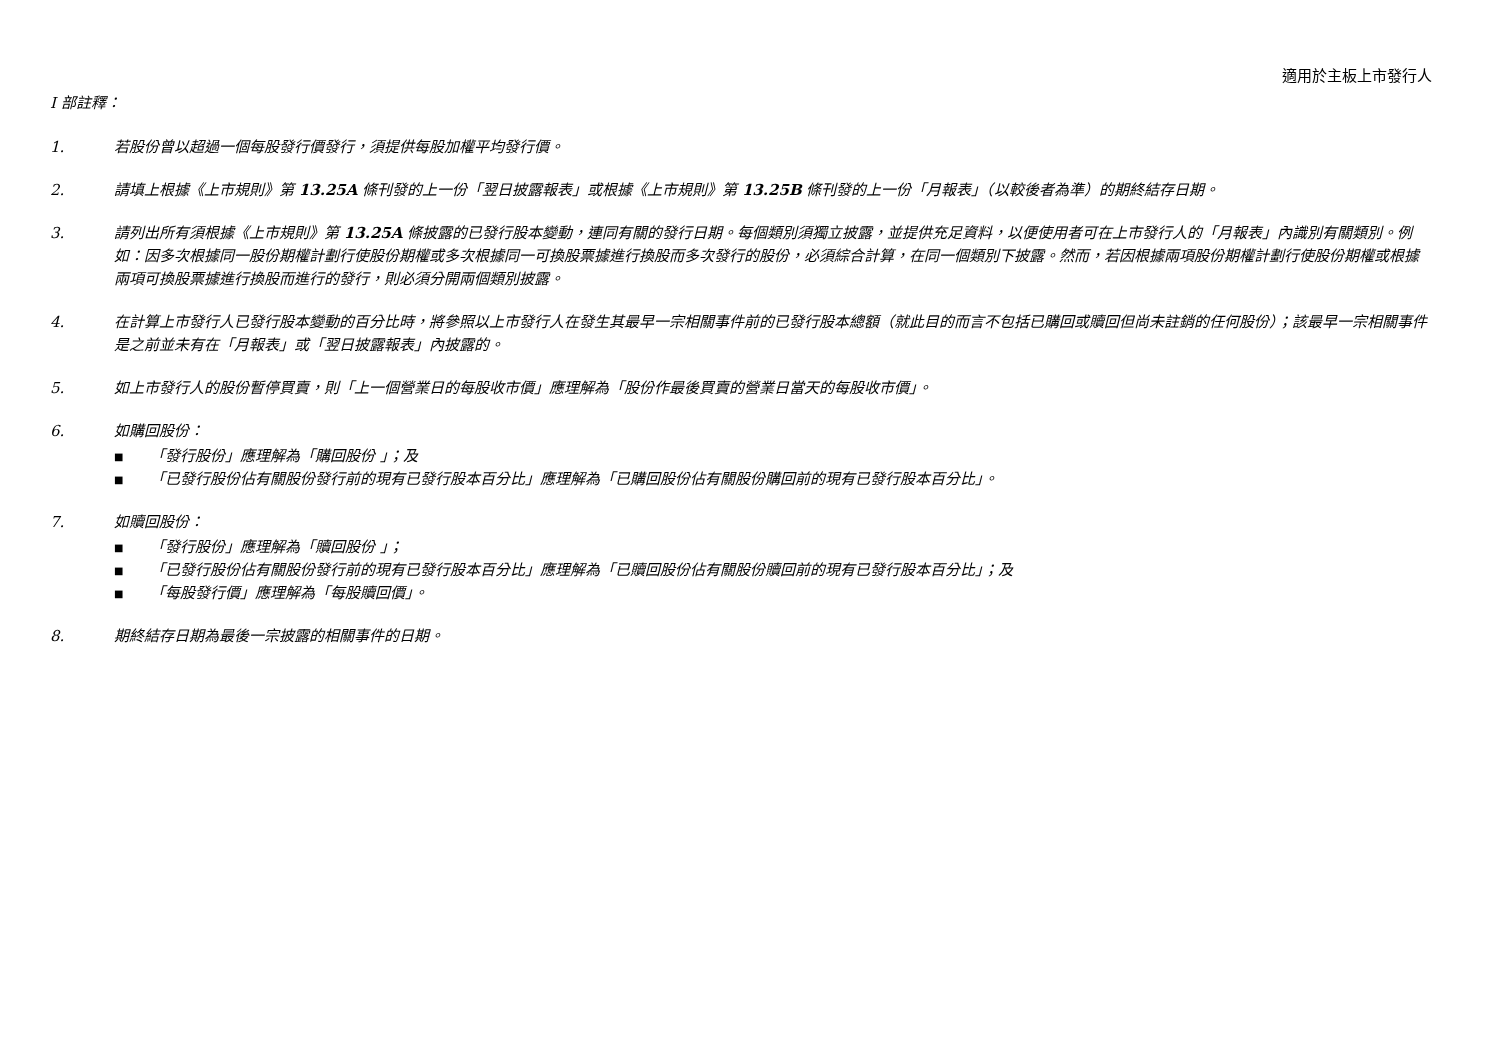適用於主板上市發行人
I 部註釋：
1. 若股份曾以超過一個每股發行價發行，須提供每股加權平均發行價。
2. 請填上根據《上市規則》第 13.25A 條刊發的上一份「翌日披露報表」或根據《上市規則》第 13.25B 條刊發的上一份「月報表」（以較後者為準）的期終結存日期。
3. 請列出所有須根據《上市規則》第 13.25A 條披露的已發行股本變動，連同有關的發行日期。每個類別須獨立披露，並提供充足資料，以便使用者可在上市發行人的「月報表」內識別有關類別。例如：因多次根據同一股份期權計劃行使股份期權或多次根據同一可換股票據進行換股而多次發行的股份，必須綜合計算，在同一個類別下披露。然而，若因根據兩項股份期權計劃行使股份期權或根據兩項可換股票據進行換股而進行的發行，則必須分開兩個類別披露。
4. 在計算上市發行人已發行股本變動的百分比時，將參照以上市發行人在發生其最早一宗相關事件前的已發行股本總額（就此目的而言不包括已購回或贖回但尚未註銷的任何股份）；該最早一宗相關事件是之前並未有在「月報表」或「翌日披露報表」內披露的。
5. 如上市發行人的股份暫停買賣，則「上一個營業日的每股收市價」應理解為「股份作最後買賣的營業日當天的每股收市價」。
6. 如購回股份：
■ 「發行股份」應理解為「購回股份 」；及
■ 「已發行股份佔有關股份發行前的現有已發行股本百分比」應理解為「已購回股份佔有關股份購回前的現有已發行股本百分比」。
7. 如贖回股份：
■ 「發行股份」應理解為「贖回股份 」；
■ 「已發行股份佔有關股份發行前的現有已發行股本百分比」應理解為「已贖回股份佔有關股份贖回前的現有已發行股本百分比」；及
■ 「每股發行價」應理解為「每股贖回價」。
8. 期終結存日期為最後一宗披露的相關事件的日期。